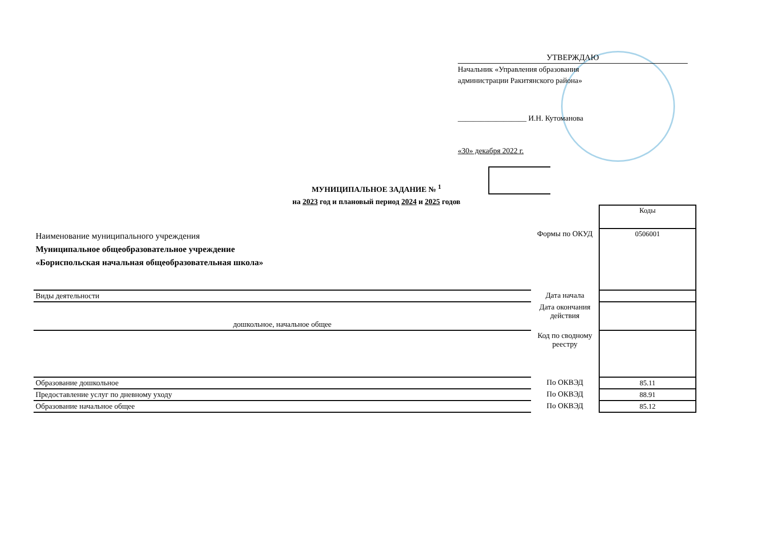УТВЕРЖДАЮ
Начальник «Управления образования
администрации Ракитянского района»
__________________ И.Н. Кутоманова
«30» декабря 2022 г.
МУНИЦИПАЛЬНОЕ ЗАДАНИЕ № <sup>1</sup>
на 2023 год и плановый период 2024 и 2025 годов
| | | Коды |
| Наименование муниципального учреждения Муниципальное общеобразовательное учреждение «Бориспольская начальная общеобразовательная школа» | Формы по ОКУД | 0506001 |
| Виды деятельности | Дата начала | |
| дошкольное, начальное общее | Дата окончания действия | |
| | Код по сводному реестру | |
| Образование дошкольное | По ОКВЭД | 85.11 |
| Предоставление услуг по дневному уходу | По ОКВЭД | 88.91 |
| Образование начальное общее | По ОКВЭД | 85.12 |